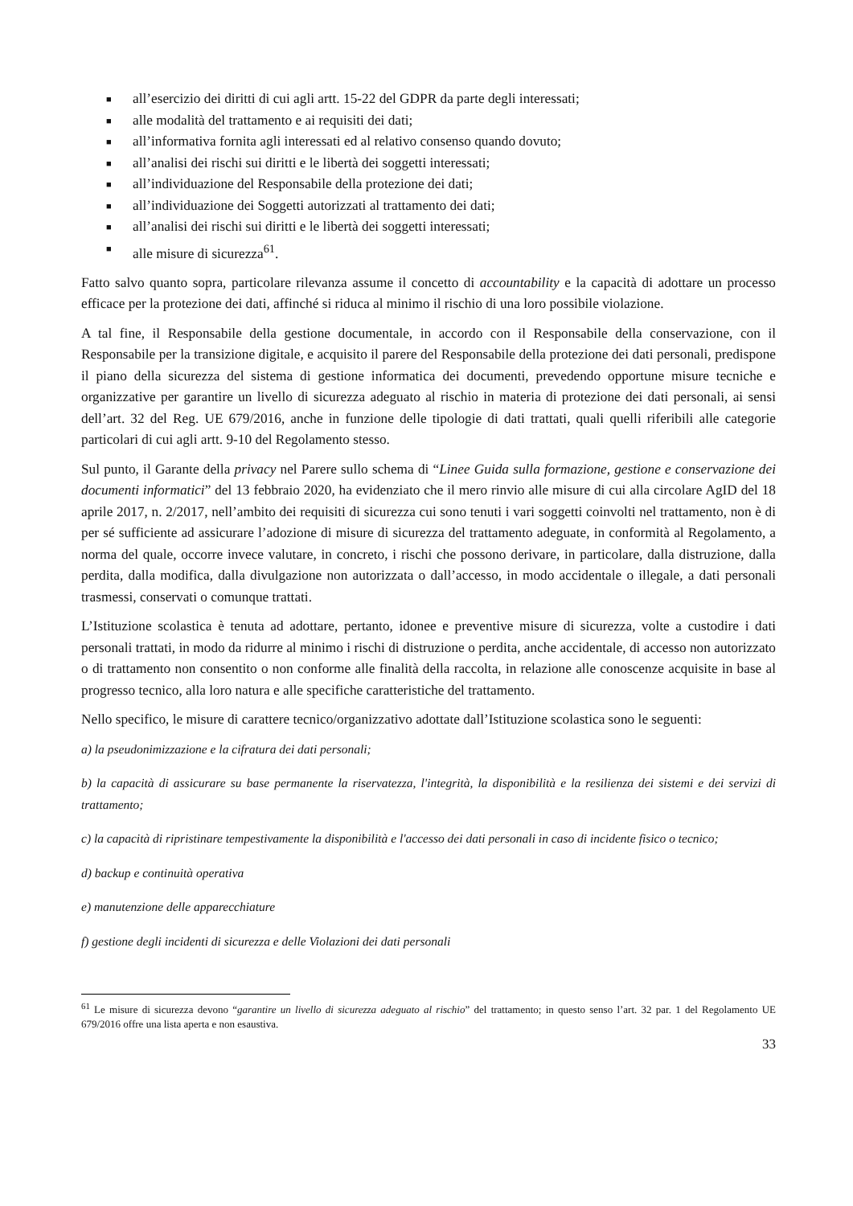■ all’esercizio dei diritti di cui agli artt. 15-22 del GDPR da parte degli interessati;
■ alle modalità del trattamento e ai requisiti dei dati;
■ all’informativa fornita agli interessati ed al relativo consenso quando dovuto;
■ all’analisi dei rischi sui diritti e le libertà dei soggetti interessati;
■ all’individuazione del Responsabile della protezione dei dati;
■ all’individuazione dei Soggetti autorizzati al trattamento dei dati;
■ all’analisi dei rischi sui diritti e le libertà dei soggetti interessati;
■ alle misure di sicurezza<sup>61</sup>.
Fatto salvo quanto sopra, particolare rilevanza assume il concetto di accountability e la capacità di adottare un processo efficace per la protezione dei dati, affinché si riduca al minimo il rischio di una loro possibile violazione.
A tal fine, il Responsabile della gestione documentale, in accordo con il Responsabile della conservazione, con il Responsabile per la transizione digitale, e acquisito il parere del Responsabile della protezione dei dati personali, predispone il piano della sicurezza del sistema di gestione informatica dei documenti, prevedendo opportune misure tecniche e organizzative per garantire un livello di sicurezza adeguato al rischio in materia di protezione dei dati personali, ai sensi dell’art. 32 del Reg. UE 679/2016, anche in funzione delle tipologie di dati trattati, quali quelli riferibili alle categorie particolari di cui agli artt. 9-10 del Regolamento stesso.
Sul punto, il Garante della privacy nel Parere sullo schema di “Linee Guida sulla formazione, gestione e conservazione dei documenti informatici” del 13 febbraio 2020, ha evidenziato che il mero rinvio alle misure di cui alla circolare AgID del 18 aprile 2017, n. 2/2017, nell’ambito dei requisiti di sicurezza cui sono tenuti i vari soggetti coinvolti nel trattamento, non è di per sé sufficiente ad assicurare l’adozione di misure di sicurezza del trattamento adeguate, in conformità al Regolamento, a norma del quale, occorre invece valutare, in concreto, i rischi che possono derivare, in particolare, dalla distruzione, dalla perdita, dalla modifica, dalla divulgazione non autorizzata o dall’accesso, in modo accidentale o illegale, a dati personali trasmessi, conservati o comunque trattati.
L’Istituzione scolastica è tenuta ad adottare, pertanto, idonee e preventive misure di sicurezza, volte a custodire i dati personali trattati, in modo da ridurre al minimo i rischi di distruzione o perdita, anche accidentale, di accesso non autorizzato o di trattamento non consentito o non conforme alle finalità della raccolta, in relazione alle conoscenze acquisite in base al progresso tecnico, alla loro natura e alle specifiche caratteristiche del trattamento.
Nello specifico, le misure di carattere tecnico/organizzativo adottate dall’Istituzione scolastica sono le seguenti:
a) la pseudonimizzazione e la cifratura dei dati personali;
b) la capacità di assicurare su base permanente la riservatezza, l'integrità, la disponibilità e la resilienza dei sistemi e dei servizi di trattamento;
c) la capacità di ripristinare tempestivamente la disponibilità e l'accesso dei dati personali in caso di incidente fisico o tecnico;
d) backup e continuità operativa
e) manutenzione delle apparecchiature
f) gestione degli incidenti di sicurezza e delle Violazioni dei dati personali
<sup>61</sup> Le misure di sicurezza devono “garantire un livello di sicurezza adeguato al rischio” del trattamento; in questo senso l’art. 32 par. 1 del Regolamento UE 679/2016 offre una lista aperta e non esaustiva.
33